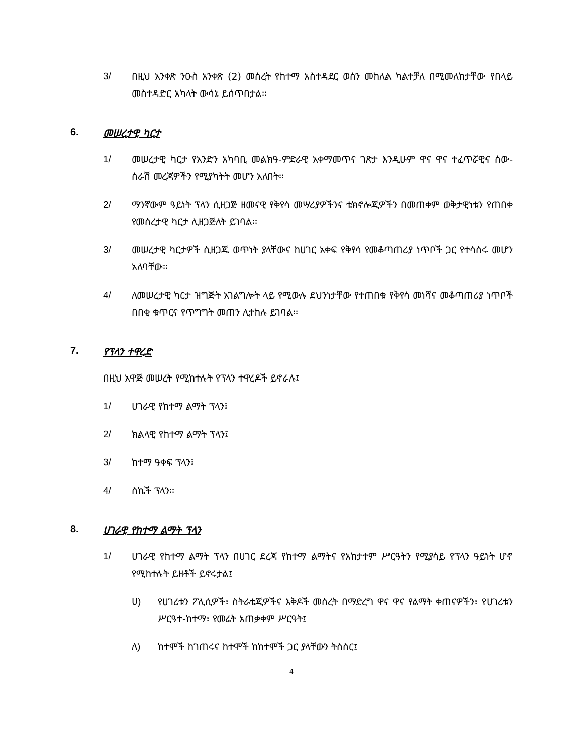3/ በዚህ አንቀጽ ንዑስ አንቀጽ (2) መሰረት የከተማ አስተዳደር ወሰን መከለል ካልተቻለ በሚመለከታቸው የበላይ መስተዳድር አካላት ውሳኔ ይሰጥበታል፡፡
6. መሠረታዊ ካርታ
1/ መሠረታዊ ካርታ የአንድን አካባቢ መልክዓ-ምድራዊ አቀማመጥና ገጽታ እንዲሁም ዋና ዋና ተፈጥሯዊና ሰው-ሰራሽ መረጃዎችን የሚያካትት መሆን አለበት፡፡
2/ ማንኛውም ዓይነት ፕላን ሲዘጋጅ ዘመናዊ የቅየሳ መሣሪያዎችንና ቴክኖሎጂዎችን በመጠቀም ወቅታዊነቱን የጠበቀ የመሰረታዊ ካርታ ሊዘጋጅለት ይገባል፡፡
3/ መሠረታዊ ካርታዎች ሲዘጋጁ ወጥነት ያላቸውና ከሀገር አቀፍ የቅየሳ የመቆጣጠሪያ ነጥቦች ጋር የተሳሰሩ መሆን አለባቸው፡፡
4/ ለመሠረታዊ ካርታ ዝግጅት አገልግሎት ላይ የሚውሉ ደህንነታቸው የተጠበቁ የቅየሳ መነሻና መቆጣጠሪያ ነጥቦች በበቂ ቁጥርና የጥግግት መጠን ሊተከሉ ይገባል፡፡
7. የፕላን ተዋረድ
በዚህ አዋጅ መሠረት የሚከተሉት የፕላን ተዋረዶች ይኖራሉ፤
1/ ሀገራዊ የከተማ ልማት ፕላን፤
2/ ክልላዊ የከተማ ልማት ፕላን፤
3/ ከተማ ዓቀፍ ፕላን፤
4/ ስኬች ፕላን፡፡
8. ሀገራዊ የከተማ ልማት ፕላን
1/ ሀገራዊ የከተማ ልማት ፕላን በሀገር ደረጃ የከተማ ልማትና የአከታተም ሥርዓትን የሚያሳይ የፕላን ዓይነት ሆኖ የሚከተሉት ይዘቶች ይኖሩታል፤
ሀ) የሀገሪቱን ፖሊሲዎች፣ ስትራቴጂዎችና እቅዶች መሰረት በማድረግ ዋና ዋና የልማት ቀጠናዎችን፣ የሀገሪቱን ሥርዓተ-ከተማ፣ የመሬት አጠቃቀም ሥርዓት፤
ለ) ከተሞች ከገጠሩና ከተሞች ከከተሞች ጋር ያላቸውን ትስስር፤
4